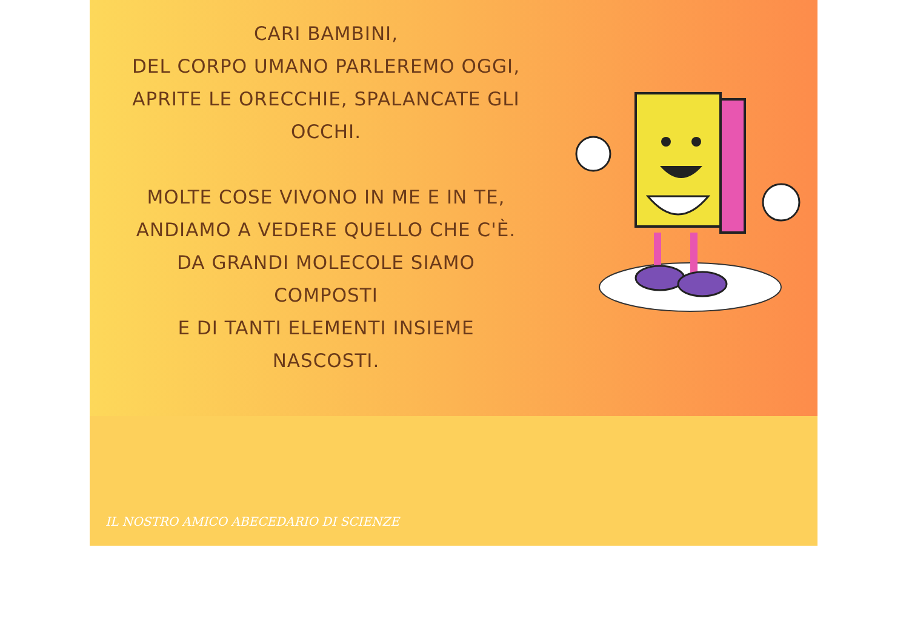CARI BAMBINI,
DEL CORPO UMANO PARLEREMO OGGI,
APRITE LE ORECCHIE, SPALANCATE GLI
OCCHI.
MOLTE COSE VIVONO IN ME E IN TE,
ANDIAMO A VEDERE QUELLO CHE C'È.
DA GRANDI MOLECOLE SIAMO
COMPOSTI
E DI TANTI ELEMENTI INSIEME
NASCOSTI.
IL NOSTRO AMICO ABECEDARIO DI SCIENZE